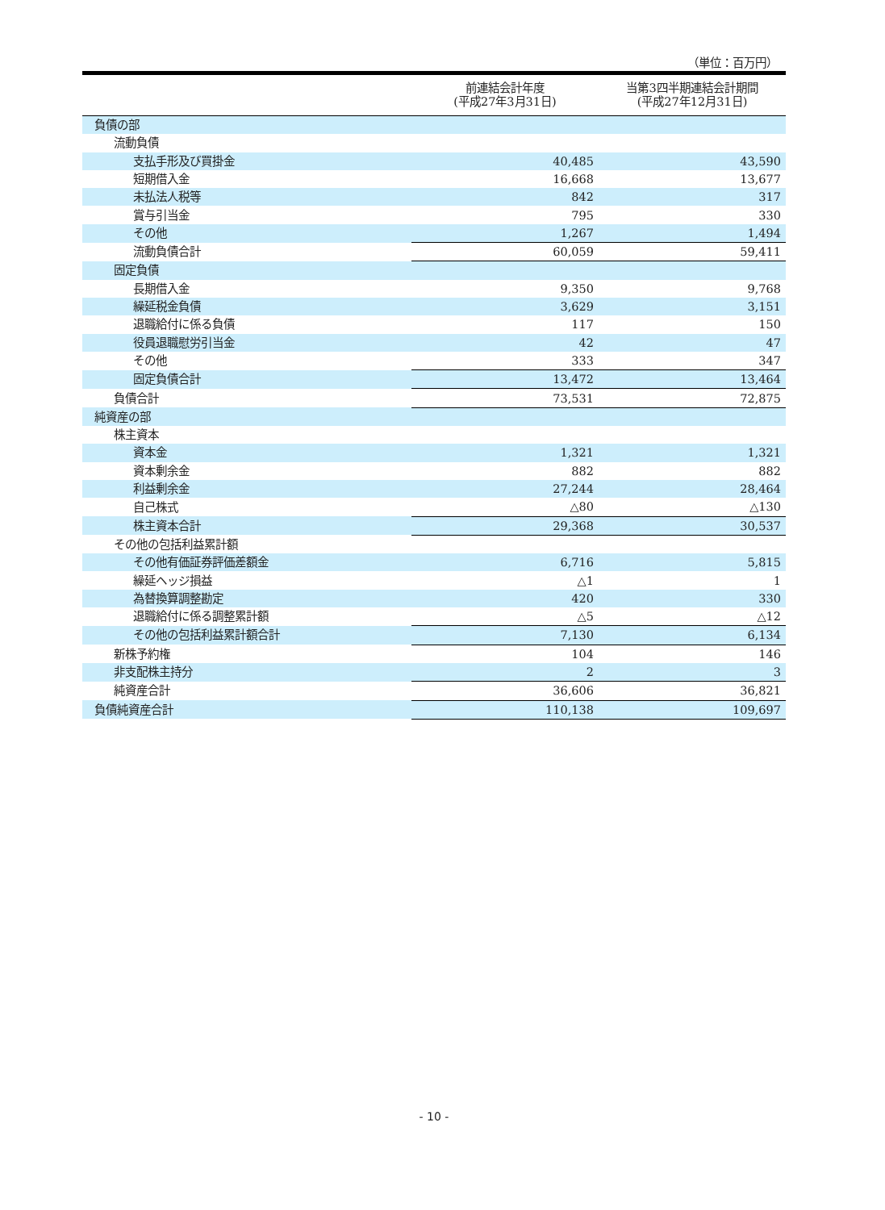（単位：百万円）
| | 前連結会計年度 (平成27年3月31日) | 当第3四半期連結会計期間 (平成27年12月31日) |
| --- | --- | --- |
| 負債の部 | | |
| 流動負債 | | |
| 支払手形及び買掛金 | 40,485 | 43,590 |
| 短期借入金 | 16,668 | 13,677 |
| 未払法人税等 | 842 | 317 |
| 賞与引当金 | 795 | 330 |
| その他 | 1,267 | 1,494 |
| 流動負債合計 | 60,059 | 59,411 |
| 固定負債 | | |
| 長期借入金 | 9,350 | 9,768 |
| 繰延税金負債 | 3,629 | 3,151 |
| 退職給付に係る負債 | 117 | 150 |
| 役員退職慰労引当金 | 42 | 47 |
| その他 | 333 | 347 |
| 固定負債合計 | 13,472 | 13,464 |
| 負債合計 | 73,531 | 72,875 |
| 純資産の部 | | |
| 株主資本 | | |
| 資本金 | 1,321 | 1,321 |
| 資本剰余金 | 882 | 882 |
| 利益剰余金 | 27,244 | 28,464 |
| 自己株式 | △80 | △130 |
| 株主資本合計 | 29,368 | 30,537 |
| その他の包括利益累計額 | | |
| その他有価証券評価差額金 | 6,716 | 5,815 |
| 繰延ヘッジ損益 | △1 | 1 |
| 為替換算調整勘定 | 420 | 330 |
| 退職給付に係る調整累計額 | △5 | △12 |
| その他の包括利益累計額合計 | 7,130 | 6,134 |
| 新株予約権 | 104 | 146 |
| 非支配株主持分 | 2 | 3 |
| 純資産合計 | 36,606 | 36,821 |
| 負債純資産合計 | 110,138 | 109,697 |
- 10 -